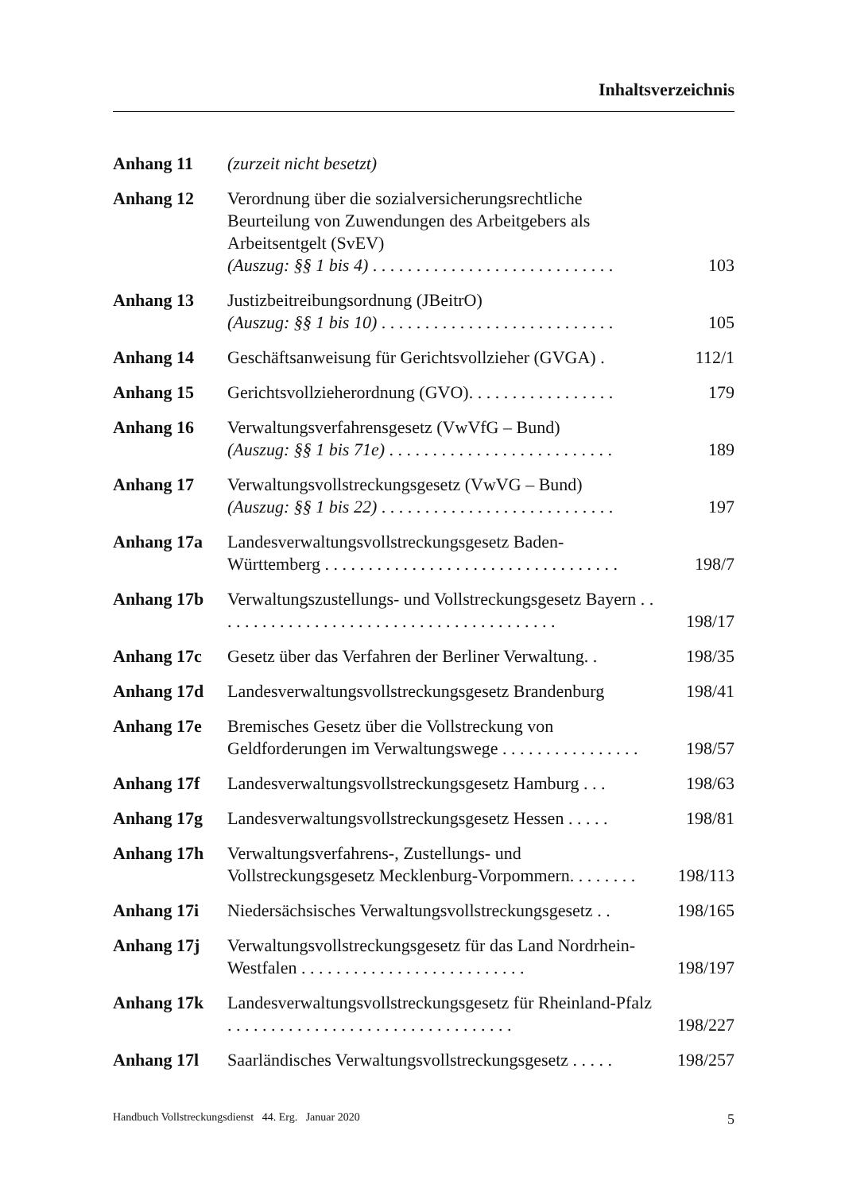Inhaltsverzeichnis
| Anhang 11 | (zurzeit nicht besetzt) | |
| Anhang 12 | Verordnung über die sozialversicherungsrechtliche Beurteilung von Zuwendungen des Arbeitgebers als Arbeitsentgelt (SvEV) (Auszug: §§ 1 bis 4) . . . . . . . . . . . . . . . . . . . . . . . . . . . . | 103 |
| Anhang 13 | Justizbeitreibungsordnung (JBeitrO) (Auszug: §§ 1 bis 10) . . . . . . . . . . . . . . . . . . . . . . . . . . . | 105 |
| Anhang 14 | Geschäftsanweisung für Gerichtsvollzieher (GVGA) . | 112/1 |
| Anhang 15 | Gerichtsvollzieherordnung (GVO). . . . . . . . . . . . . . . . . | 179 |
| Anhang 16 | Verwaltungsverfahrensgesetz (VwVfG – Bund) (Auszug: §§ 1 bis 71e) . . . . . . . . . . . . . . . . . . . . . . . . . . | 189 |
| Anhang 17 | Verwaltungsvollstreckungsgesetz (VwVG – Bund) (Auszug: §§ 1 bis 22) . . . . . . . . . . . . . . . . . . . . . . . . . . . | 197 |
| Anhang 17a | Landesverwaltungsvollstreckungsgesetz Baden-Württemberg . . . . . . . . . . . . . . . . . . . . . . . . . . . . . . . . . . | 198/7 |
| Anhang 17b | Verwaltungszustellungs- und Vollstreckungsgesetz Bayern . . . . . . . . . . . . . . . . . . . . . . . . . . . . . . . . . . . . . . . . | 198/17 |
| Anhang 17c | Gesetz über das Verfahren der Berliner Verwaltung. . | 198/35 |
| Anhang 17d | Landesverwaltungsvollstreckungsgesetz Brandenburg | 198/41 |
| Anhang 17e | Bremisches Gesetz über die Vollstreckung von Geldforderungen im Verwaltungswege . . . . . . . . . . . . . . . . | 198/57 |
| Anhang 17f | Landesverwaltungsvollstreckungsgesetz Hamburg . . . | 198/63 |
| Anhang 17g | Landesverwaltungsvollstreckungsgesetz Hessen . . . . . | 198/81 |
| Anhang 17h | Verwaltungsverfahrens-, Zustellungs- und Vollstreckungsgesetz Mecklenburg-Vorpommern. . . . . . . . | 198/113 |
| Anhang 17i | Niedersächsisches Verwaltungsvollstreckungsgesetz . . | 198/165 |
| Anhang 17j | Verwaltungsvollstreckungsgesetz für das Land Nordrhein-Westfalen . . . . . . . . . . . . . . . . . . . . . . . . . . | 198/197 |
| Anhang 17k | Landesverwaltungsvollstreckungsgesetz für Rheinland-Pfalz . . . . . . . . . . . . . . . . . . . . . . . . . . . . . . . . . | 198/227 |
| Anhang 17l | Saarländisches Verwaltungsvollstreckungsgesetz . . . . . | 198/257 |
Handbuch Vollstreckungsdienst 44. Erg. Januar 2020 5